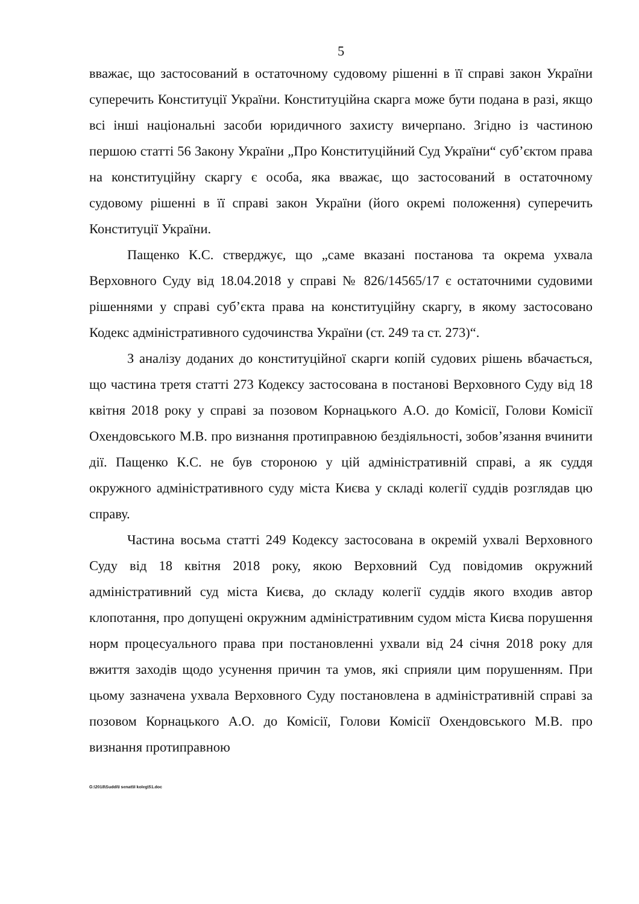5
вважає, що застосований в остаточному судовому рішенні в її справі закон України суперечить Конституції України. Конституційна скарга може бути подана в разі, якщо всі інші національні засоби юридичного захисту вичерпано. Згідно із частиною першою статті 56 Закону України „Про Конституційний Суд України“ суб’єктом права на конституційну скаргу є особа, яка вважає, що застосований в остаточному судовому рішенні в її справі закон України (його окремі положення) суперечить Конституції України.
Пащенко К.С. стверджує, що „саме вказані постанова та окрема ухвала Верховного Суду від 18.04.2018 у справі № 826/14565/17 є остаточними судовими рішеннями у справі суб’єкта права на конституційну скаргу, в якому застосовано Кодекс адміністративного судочинства України (ст. 249 та ст. 273)“.
З аналізу доданих до конституційної скарги копій судових рішень вбачається, що частина третя статті 273 Кодексу застосована в постанові Верховного Суду від 18 квітня 2018 року у справі за позовом Корнацького А.О. до Комісії, Голови Комісії Охендовського М.В. про визнання протиправною бездіяльності, зобов’язання вчинити дії. Пащенко К.С. не був стороною у цій адміністративній справі, а як суддя окружного адміністративного суду міста Києва у складі колегії суддів розглядав цю справу.
Частина восьма статті 249 Кодексу застосована в окремій ухвалі Верховного Суду від 18 квітня 2018 року, якою Верховний Суд повідомив окружний адміністративний суд міста Києва, до складу колегії суддів якого входив автор клопотання, про допущені окружним адміністративним судом міста Києва порушення норм процесуального права при постановленні ухвали від 24 січня 2018 року для вжиття заходів щодо усунення причин та умов, які сприяли цим порушенням. При цьому зазначена ухвала Верховного Суду постановлена в адміністративній справі за позовом Корнацького А.О. до Комісії, Голови Комісії Охендовського М.В. про визнання протиправною
G:\2018\Suddi\I senat\II koleg\51.doc